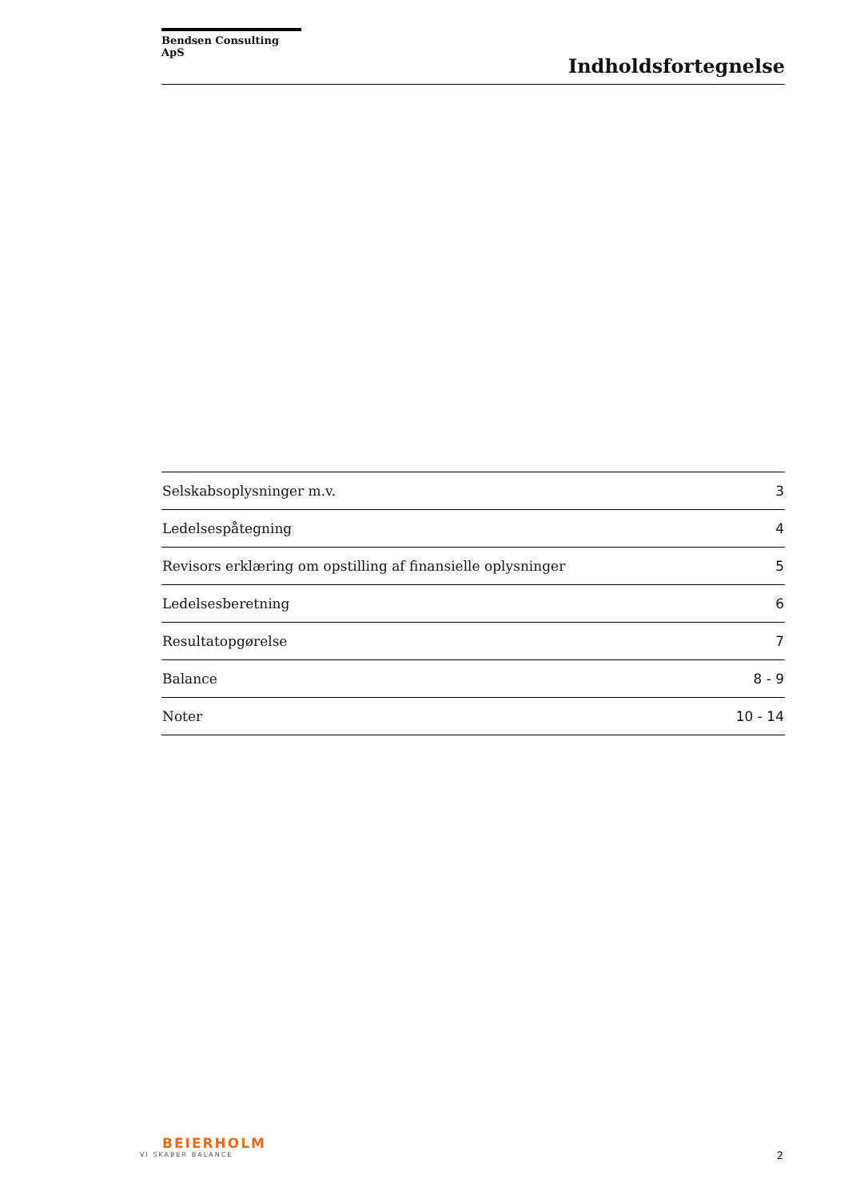Bendsen Consulting ApS
Indholdsfortegnelse
| Selskabsoplysninger m.v. | 3 |
| Ledelsespåtegning | 4 |
| Revisors erklæring om opstilling af finansielle oplysninger | 5 |
| Ledelsesberetning | 6 |
| Resultatopgørelse | 7 |
| Balance | 8 - 9 |
| Noter | 10 - 14 |
BEIERHOLM
VI SKABER BALANCE
2